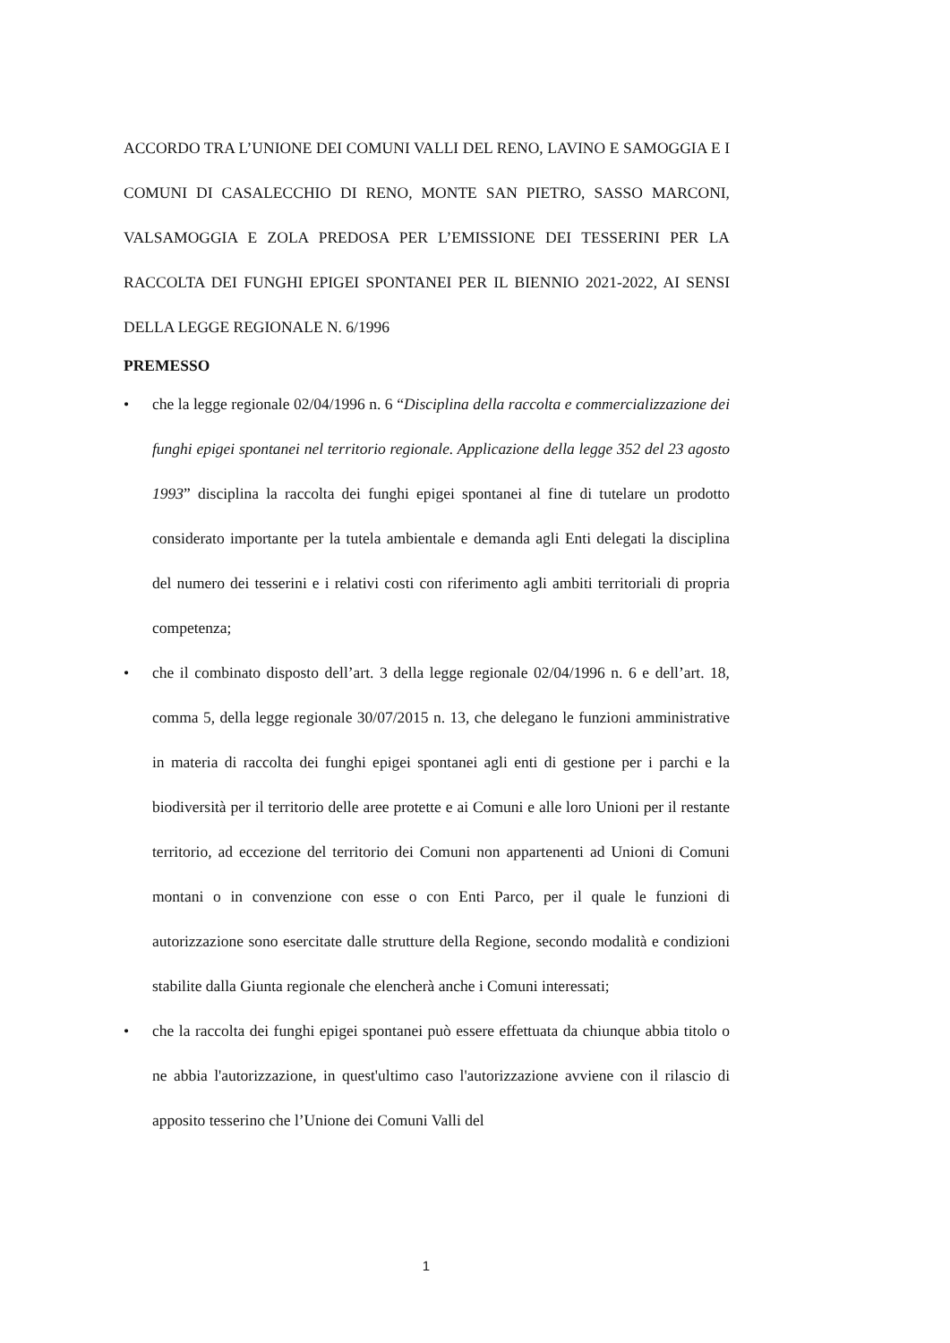ACCORDO TRA L’UNIONE DEI COMUNI VALLI DEL RENO, LAVINO E SAMOGGIA E I COMUNI DI CASALECCHIO DI RENO, MONTE SAN PIETRO, SASSO MARCONI, VALSAMOGGIA E ZOLA PREDOSA PER L’EMISSIONE DEI TESSERINI PER LA RACCOLTA DEI FUNGHI EPIGEI SPONTANEI PER IL BIENNIO 2021-2022, AI SENSI DELLA LEGGE REGIONALE N. 6/1996
PREMESSO
• che la legge regionale 02/04/1996 n. 6 “Disciplina della raccolta e commercializzazione dei funghi epigei spontanei nel territorio regionale. Applicazione della legge 352 del 23 agosto 1993” disciplina la raccolta dei funghi epigei spontanei al fine di tutelare un prodotto considerato importante per la tutela ambientale e demanda agli Enti delegati la disciplina del numero dei tesserini e i relativi costi con riferimento agli ambiti territoriali di propria competenza;
• che il combinato disposto dell’art. 3 della legge regionale 02/04/1996 n. 6 e dell’art. 18, comma 5, della legge regionale 30/07/2015 n. 13, che delegano le funzioni amministrative in materia di raccolta dei funghi epigei spontanei agli enti di gestione per i parchi e la biodiversità per il territorio delle aree protette e ai Comuni e alle loro Unioni per il restante territorio, ad eccezione del territorio dei Comuni non appartenenti ad Unioni di Comuni montani o in convenzione con esse o con Enti Parco, per il quale le funzioni di autorizzazione sono esercitate dalle strutture della Regione, secondo modalità e condizioni stabilite dalla Giunta regionale che elencherà anche i Comuni interessati;
• che la raccolta dei funghi epigei spontanei può essere effettuata da chiunque abbia titolo o ne abbia l'autorizzazione, in quest'ultimo caso l'autorizzazione avviene con il rilascio di apposito tesserino che l’Unione dei Comuni Valli del
1